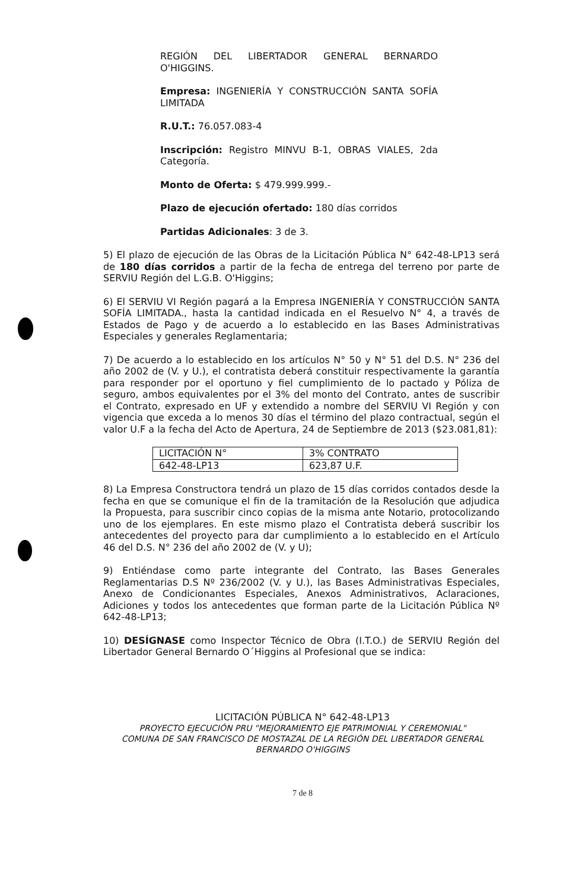REGIÓN DEL LIBERTADOR GENERAL BERNARDO O'HIGGINS.
Empresa: INGENIERÍA Y CONSTRUCCIÓN SANTA SOFÍA LIMITADA
R.U.T.: 76.057.083-4
Inscripción: Registro MINVU B-1, OBRAS VIALES, 2da Categoría.
Monto de Oferta: $ 479.999.999.-
Plazo de ejecución ofertado: 180 días corridos
Partidas Adicionales: 3 de 3.
5) El plazo de ejecución de las Obras de la Licitación Pública N° 642-48-LP13 será de 180 días corridos a partir de la fecha de entrega del terreno por parte de SERVIU Región del L.G.B. O'Higgins;
6) El SERVIU VI Región pagará a la Empresa INGENIERÍA Y CONSTRUCCIÓN SANTA SOFÍA LIMITADA., hasta la cantidad indicada en el Resuelvo N° 4, a través de Estados de Pago y de acuerdo a lo establecido en las Bases Administrativas Especiales y generales Reglamentaria;
7) De acuerdo a lo establecido en los artículos N° 50 y N° 51 del D.S. N° 236 del año 2002 de (V. y U.), el contratista deberá constituir respectivamente la garantía para responder por el oportuno y fiel cumplimiento de lo pactado y Póliza de seguro, ambos equivalentes por el 3% del monto del Contrato, antes de suscribir el Contrato, expresado en UF y extendido a nombre del SERVIU VI Región y con vigencia que exceda a lo menos 30 días el término del plazo contractual, según el valor U.F a la fecha del Acto de Apertura, 24 de Septiembre de 2013 ($23.081,81):
| LICITACIÓN N° | 3% CONTRATO |
| 642-48-LP13 | 623,87 U.F. |
8) La Empresa Constructora tendrá un plazo de 15 días corridos contados desde la fecha en que se comunique el fin de la tramitación de la Resolución que adjudica la Propuesta, para suscribir cinco copias de la misma ante Notario, protocolizando uno de los ejemplares. En este mismo plazo el Contratista deberá suscribir los antecedentes del proyecto para dar cumplimiento a lo establecido en el Artículo 46 del D.S. N° 236 del año 2002 de (V. y U);
9) Entiéndase como parte integrante del Contrato, las Bases Generales Reglamentarias D.S Nº 236/2002 (V. y U.), las Bases Administrativas Especiales, Anexo de Condicionantes Especiales, Anexos Administrativos, Aclaraciones, Adiciones y todos los antecedentes que forman parte de la Licitación Pública Nº 642-48-LP13;
10) DESÍGNASE como Inspector Técnico de Obra (I.T.O.) de SERVIU Región del Libertador General Bernardo O´Higgins al Profesional que se indica:
LICITACIÓN PÚBLICA N° 642-48-LP13
PROYECTO EJECUCIÓN PRU "MEJORAMIENTO EJE PATRIMONIAL Y CEREMONIAL"
COMUNA DE SAN FRANCISCO DE MOSTAZAL DE LA REGIÓN DEL LIBERTADOR GENERAL
BERNARDO O'HIGGINS
7 de 8